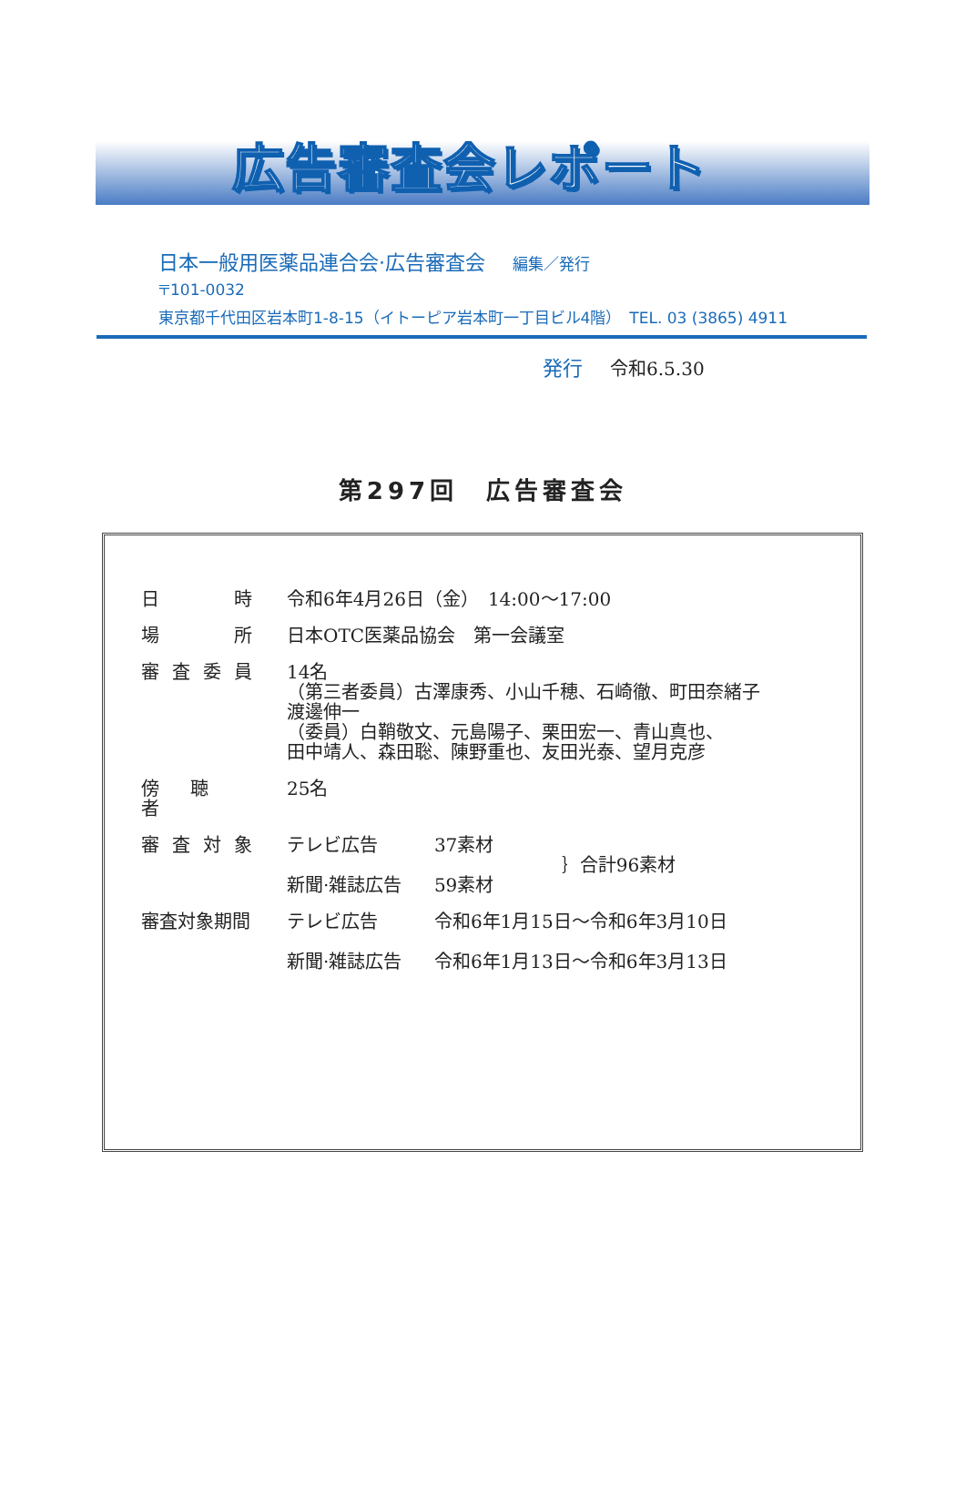広告審査会レポート
日本一般用医薬品連合会·広告審査会 編集／発行
〒101-0032
東京都千代田区岩本町1-8-15（イトーピア岩本町一丁目ビル4階）　TEL. 03 (3865) 4911
発行 令和6.5.30
第297回　広告審査会
| 日 時 | 令和6年4月26日（金） 14:00〜17:00 | | |
| 場 所 | 日本OTC医薬品協会 第一会議室 | | |
| 審査委員 | 14名 （第三者委員）古澤康秀、小山千穂、石崎徹、町田奈緒子 渡邊伸一 （委員）白鞘敬文、元島陽子、栗田宏一、青山真也、 田中靖人、森田聡、陳野重也、友田光泰、望月克彦 | | |
| 傍 聴 者 | 25名 | | |
| 審査対象 | テレビ広告 新聞·雑誌広告 | 37素材 59素材 | ｝合計96素材 |
| 審査対象期間 | テレビ広告 新聞·雑誌広告 | 令和6年1月15日〜令和6年3月10日 令和6年1月13日〜令和6年3月13日 | |